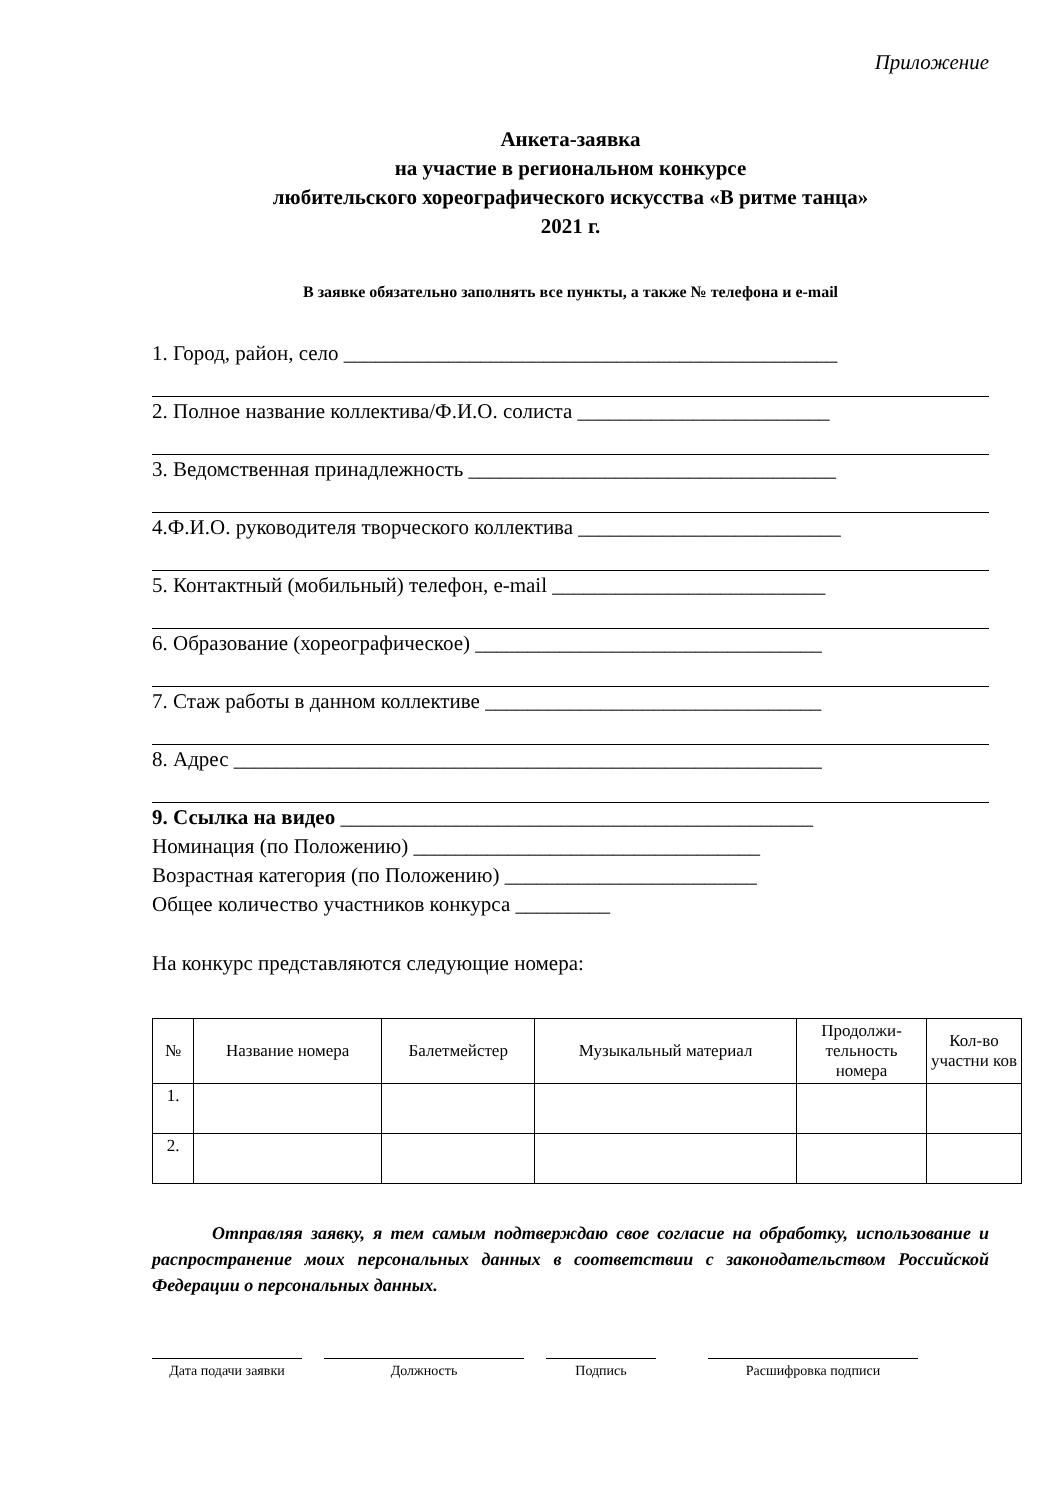Приложение
Анкета-заявка
на участие в региональном конкурсе
любительского хореографического искусства «В ритме танца»
2021 г.
В заявке обязательно заполнять все пункты, а также № телефона и e-mail
1. Город, район, село _______________________________________________
2. Полное название коллектива/Ф.И.О. солиста ________________________
3. Ведомственная принадлежность ___________________________________
4.Ф.И.О. руководителя творческого коллектива _________________________
5. Контактный (мобильный) телефон, e-mail __________________________
6. Образование (хореографическое) _________________________________
7. Стаж работы в данном коллективе ________________________________
8. Адрес ________________________________________________________
9. Ссылка на видео _____________________________________________
Номинация (по Положению) _________________________________
Возрастная категория (по Положению) ________________________
Общее количество участников конкурса _________
На конкурс представляются следующие номера:
| № | Название номера | Балетмейстер | Музыкальный материал | Продолжи-тельность номера | Кол-во участни ков |
| --- | --- | --- | --- | --- | --- |
| 1. | | | | | |
| 2. | | | | | |
Отправляя заявку, я тем самым подтверждаю свое согласие на обработку, использование и распространение моих персональных данных в соответствии с законодательством Российской Федерации о персональных данных.
Дата подачи заявки
Должность Подпись Расшифровка подписи